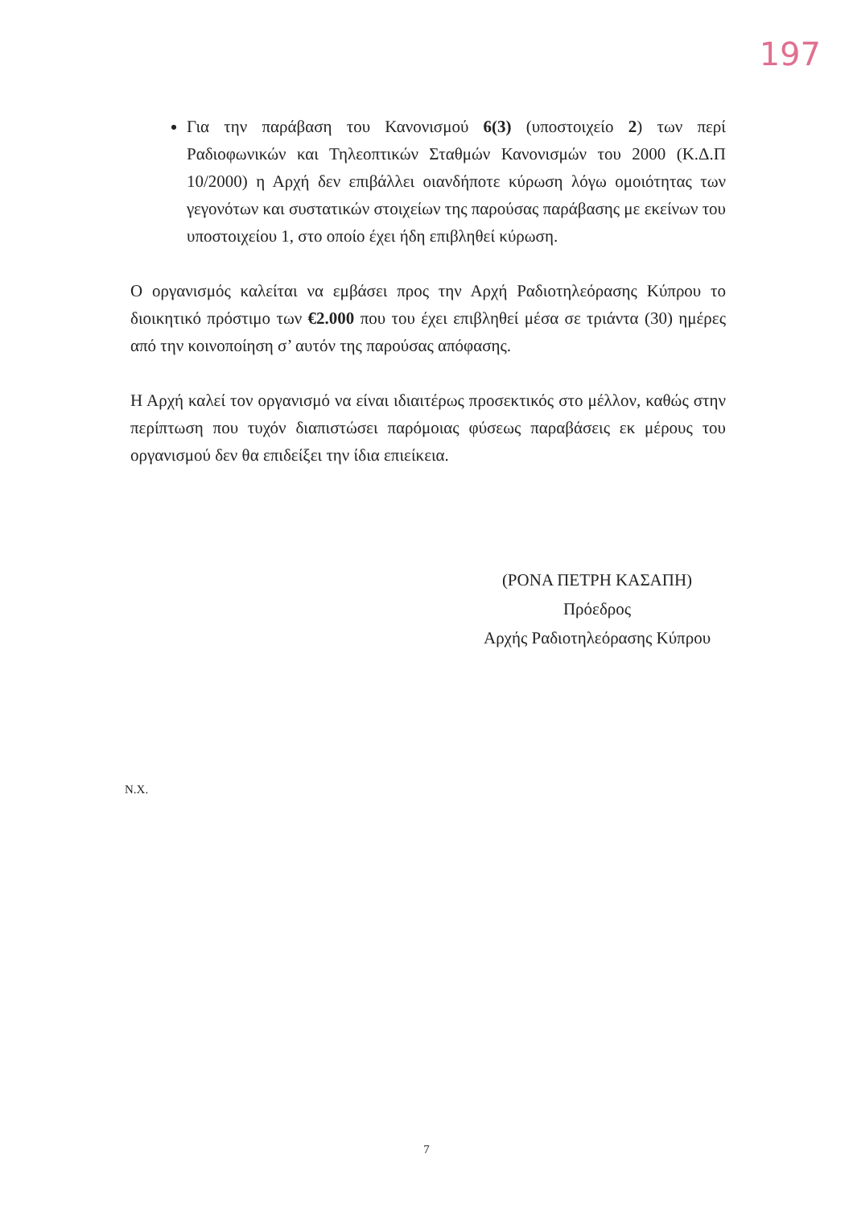197
Για την παράβαση του Κανονισμού 6(3) (υποστοιχείο 2) των περί Ραδιοφωνικών και Τηλεοπτικών Σταθμών Κανονισμών του 2000 (Κ.Δ.Π 10/2000) η Αρχή δεν επιβάλλει οιανδήποτε κύρωση λόγω ομοιότητας των γεγονότων και συστατικών στοιχείων της παρούσας παράβασης με εκείνων του υποστοιχείου 1, στο οποίο έχει ήδη επιβληθεί κύρωση.
Ο οργανισμός καλείται να εμβάσει προς την Αρχή Ραδιοτηλεόρασης Κύπρου το διοικητικό πρόστιμο των €2.000 που του έχει επιβληθεί μέσα σε τριάντα (30) ημέρες από την κοινοποίηση σ’ αυτόν της παρούσας απόφασης.
Η Αρχή καλεί τον οργανισμό να είναι ιδιαιτέρως προσεκτικός στο μέλλον, καθώς στην περίπτωση που τυχόν διαπιστώσει παρόμοιας φύσεως παραβάσεις εκ μέρους του οργανισμού δεν θα επιδείξει την ίδια επιείκεια.
(ΡΟΝΑ ΠΕΤΡΗ ΚΑΣΑΠΗ)
Πρόεδρος
Αρχής Ραδιοτηλεόρασης Κύπρου
Ν.Χ.
7